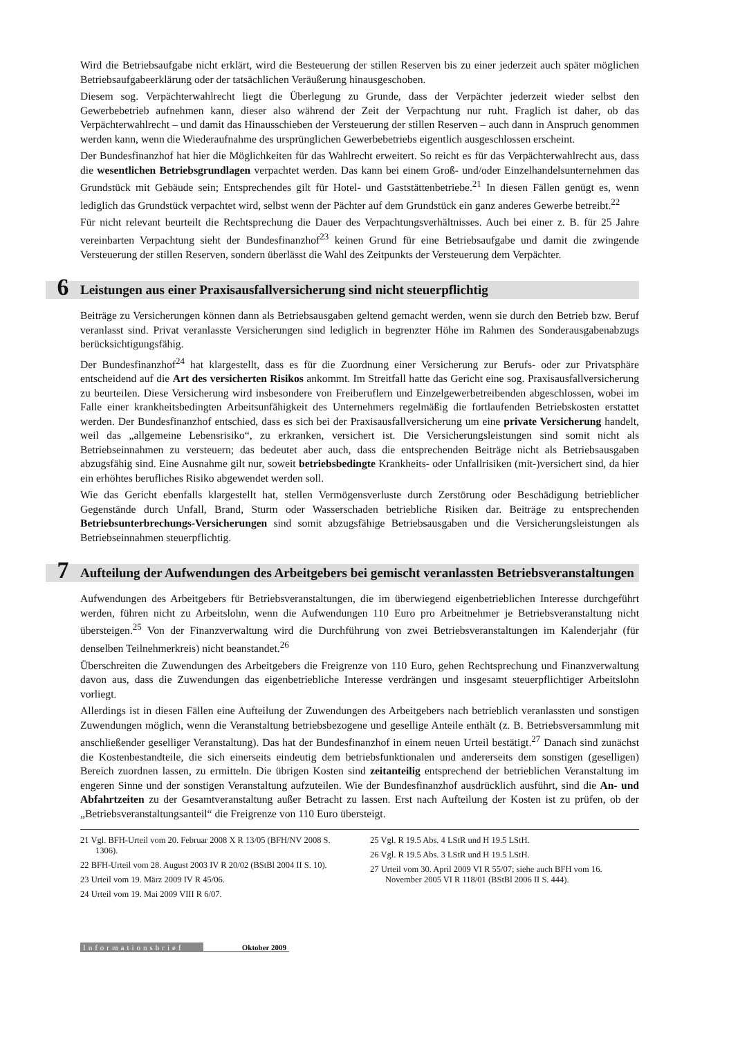Wird die Betriebsaufgabe nicht erklärt, wird die Besteuerung der stillen Reserven bis zu einer jederzeit auch später möglichen Betriebsaufgabeerklärung oder der tatsächlichen Veräußerung hinausgeschoben.
Diesem sog. Verpächterwahlrecht liegt die Überlegung zu Grunde, dass der Verpächter jederzeit wieder selbst den Gewerbebetrieb aufnehmen kann, dieser also während der Zeit der Verpachtung nur ruht. Fraglich ist daher, ob das Verpächterwahlrecht – und damit das Hinausschieben der Versteuerung der stillen Reserven – auch dann in Anspruch genommen werden kann, wenn die Wiederaufnahme des ursprünglichen Gewerbebetriebs eigentlich ausgeschlossen erscheint.
Der Bundesfinanzhof hat hier die Möglichkeiten für das Wahlrecht erweitert. So reicht es für das Verpächterwahlrecht aus, dass die wesentlichen Betriebsgrundlagen verpachtet werden. Das kann bei einem Groß- und/oder Einzelhandelsunternehmen das Grundstück mit Gebäude sein; Entsprechendes gilt für Hotel- und Gaststättenbetriebe.<sup>21</sup> In diesen Fällen genügt es, wenn lediglich das Grundstück verpachtet wird, selbst wenn der Pächter auf dem Grundstück ein ganz anderes Gewerbe betreibt.<sup>22</sup>
Für nicht relevant beurteilt die Rechtsprechung die Dauer des Verpachtungsverhältnisses. Auch bei einer z. B. für 25 Jahre vereinbarten Verpachtung sieht der Bundesfinanzhof<sup>23</sup> keinen Grund für eine Betriebsaufgabe und damit die zwingende Versteuerung der stillen Reserven, sondern überlässt die Wahl des Zeitpunkts der Versteuerung dem Verpächter.
6
Leistungen aus einer Praxisausfallversicherung sind nicht steuerpflichtig
Beiträge zu Versicherungen können dann als Betriebsausgaben geltend gemacht werden, wenn sie durch den Betrieb bzw. Beruf veranlasst sind. Privat veranlasste Versicherungen sind lediglich in begrenzter Höhe im Rahmen des Sonderausgabenabzugs berücksichtigungsfähig.
Der Bundesfinanzhof<sup>24</sup> hat klargestellt, dass es für die Zuordnung einer Versicherung zur Berufs- oder zur Privatsphäre entscheidend auf die Art des versicherten Risikos ankommt. Im Streitfall hatte das Gericht eine sog. Praxisausfallversicherung zu beurteilen. Diese Versicherung wird insbesondere von Freiberuflern und Einzelgewerbetreibenden abgeschlossen, wobei im Falle einer krankheitsbedingten Arbeitsunfähigkeit des Unternehmers regelmäßig die fortlaufenden Betriebskosten erstattet werden. Der Bundesfinanzhof entschied, dass es sich bei der Praxisausfallversicherung um eine private Versicherung handelt, weil das „allgemeine Lebensrisiko“, zu erkranken, versichert ist. Die Versicherungsleistungen sind somit nicht als Betriebseinnahmen zu versteuern; das bedeutet aber auch, dass die entsprechenden Beiträge nicht als Betriebsausgaben abzugsfähig sind. Eine Ausnahme gilt nur, soweit betriebsbedingte Krankheits- oder Unfallrisiken (mit-)versichert sind, da hier ein erhöhtes berufliches Risiko abgewendet werden soll.
Wie das Gericht ebenfalls klargestellt hat, stellen Vermögensverluste durch Zerstörung oder Beschädigung betrieblicher Gegenstände durch Unfall, Brand, Sturm oder Wasserschaden betriebliche Risiken dar. Beiträge zu entsprechenden Betriebsunterbrechungs-Versicherungen sind somit abzugsfähige Betriebsausgaben und die Versicherungsleistungen als Betriebseinnahmen steuerpflichtig.
7
Aufteilung der Aufwendungen des Arbeitgebers bei gemischt veranlassten Betriebsveranstaltungen
Aufwendungen des Arbeitgebers für Betriebsveranstaltungen, die im überwiegend eigenbetrieblichen Interesse durchgeführt werden, führen nicht zu Arbeitslohn, wenn die Aufwendungen 110 Euro pro Arbeitnehmer je Betriebsveranstaltung nicht übersteigen.<sup>25</sup> Von der Finanzverwaltung wird die Durchführung von zwei Betriebsveranstaltungen im Kalenderjahr (für denselben Teilnehmerkreis) nicht beanstandet.<sup>26</sup>
Überschreiten die Zuwendungen des Arbeitgebers die Freigrenze von 110 Euro, gehen Rechtsprechung und Finanzverwaltung davon aus, dass die Zuwendungen das eigenbetriebliche Interesse verdrängen und insgesamt steuerpflichtiger Arbeitslohn vorliegt.
Allerdings ist in diesen Fällen eine Aufteilung der Zuwendungen des Arbeitgebers nach betrieblich veranlassten und sonstigen Zuwendungen möglich, wenn die Veranstaltung betriebsbezogene und gesellige Anteile enthält (z. B. Betriebsversammlung mit anschließender geselliger Veranstaltung). Das hat der Bundesfinanzhof in einem neuen Urteil bestätigt.<sup>27</sup> Danach sind zunächst die Kostenbestandteile, die sich einerseits eindeutig dem betriebsfunktionalen und andererseits dem sonstigen (geselligen) Bereich zuordnen lassen, zu ermitteln. Die übrigen Kosten sind zeitanteilig entsprechend der betrieblichen Veranstaltung im engeren Sinne und der sonstigen Veranstaltung aufzuteilen. Wie der Bundesfinanzhof ausdrücklich ausführt, sind die An- und Abfahrtzeiten zu der Gesamtveranstaltung außer Betracht zu lassen. Erst nach Aufteilung der Kosten ist zu prüfen, ob der „Betriebsveranstaltungsanteil“ die Freigrenze von 110 Euro übersteigt.
21 Vgl. BFH-Urteil vom 20. Februar 2008 X R 13/05 (BFH/NV 2008 S. 1306).
22 BFH-Urteil vom 28. August 2003 IV R 20/02 (BStBl 2004 II S. 10).
23 Urteil vom 19. März 2009 IV R 45/06.
24 Urteil vom 19. Mai 2009 VIII R 6/07.
25 Vgl. R 19.5 Abs. 4 LStR und H 19.5 LStH.
26 Vgl. R 19.5 Abs. 3 LStR und H 19.5 LStH.
27 Urteil vom 30. April 2009 VI R 55/07; siehe auch BFH vom 16. November 2005 VI R 118/01 (BStBl 2006 II S. 444).
Informationsbrief Oktober 2009